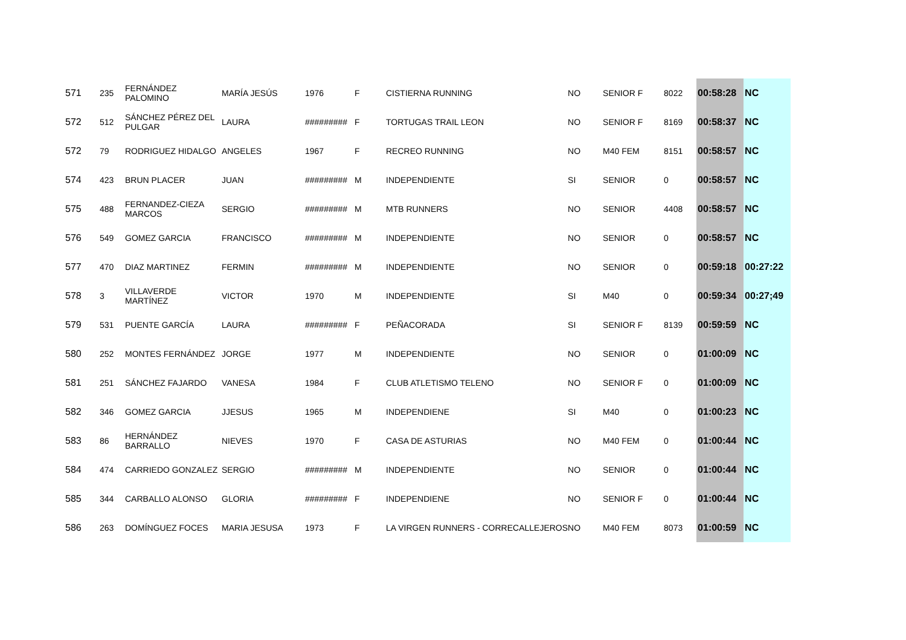| 571 | 235 | FERNÁNDEZ PALOMINO | MARÍA JESÚS | 1976 | F | CISTIERNA RUNNING | NO | SENIOR F | 8022 | 00:58:28 | NC |
| 572 | 512 | SÁNCHEZ PÉREZ DEL PULGAR | LAURA | ######### | F | TORTUGAS TRAIL LEON | NO | SENIOR F | 8169 | 00:58:37 | NC |
| 572 | 79 | RODRIGUEZ HIDALGO | ANGELES | 1967 | F | RECREO RUNNING | NO | M40 FEM | 8151 | 00:58:57 | NC |
| 574 | 423 | BRUN PLACER | JUAN | ######### | M | INDEPENDIENTE | SI | SENIOR | 0 | 00:58:57 | NC |
| 575 | 488 | FERNANDEZ-CIEZA MARCOS | SERGIO | ######### | M | MTB RUNNERS | NO | SENIOR | 4408 | 00:58:57 | NC |
| 576 | 549 | GOMEZ GARCIA | FRANCISCO | ######### | M | INDEPENDIENTE | NO | SENIOR | 0 | 00:58:57 | NC |
| 577 | 470 | DIAZ MARTINEZ | FERMIN | ######### | M | INDEPENDIENTE | NO | SENIOR | 0 | 00:59:18 | 00:27:22 |
| 578 | 3 | VILLAVERDE MARTÍNEZ | VICTOR | 1970 | M | INDEPENDIENTE | SI | M40 | 0 | 00:59:34 | 00:27;49 |
| 579 | 531 | PUENTE GARCÍA | LAURA | ######### | F | PEÑACORADA | SI | SENIOR F | 8139 | 00:59:59 | NC |
| 580 | 252 | MONTES FERNÁNDEZ | JORGE | 1977 | M | INDEPENDIENTE | NO | SENIOR | 0 | 01:00:09 | NC |
| 581 | 251 | SÁNCHEZ FAJARDO | VANESA | 1984 | F | CLUB ATLETISMO TELENO | NO | SENIOR F | 0 | 01:00:09 | NC |
| 582 | 346 | GOMEZ GARCIA | JJESUS | 1965 | M | INDEPENDIENE | SI | M40 | 0 | 01:00:23 | NC |
| 583 | 86 | HERNÁNDEZ BARRALLO | NIEVES | 1970 | F | CASA DE ASTURIAS | NO | M40 FEM | 0 | 01:00:44 | NC |
| 584 | 474 | CARRIEDO GONZALEZ | SERGIO | ######### | M | INDEPENDIENTE | NO | SENIOR | 0 | 01:00:44 | NC |
| 585 | 344 | CARBALLO ALONSO | GLORIA | ######### | F | INDEPENDIENE | NO | SENIOR F | 0 | 01:00:44 | NC |
| 586 | 263 | DOMÍNGUEZ FOCES | MARIA JESUSA | 1973 | F | LA VIRGEN RUNNERS - CORRECALLEJEROS | NO | M40 FEM | 8073 | 01:00:59 | NC |